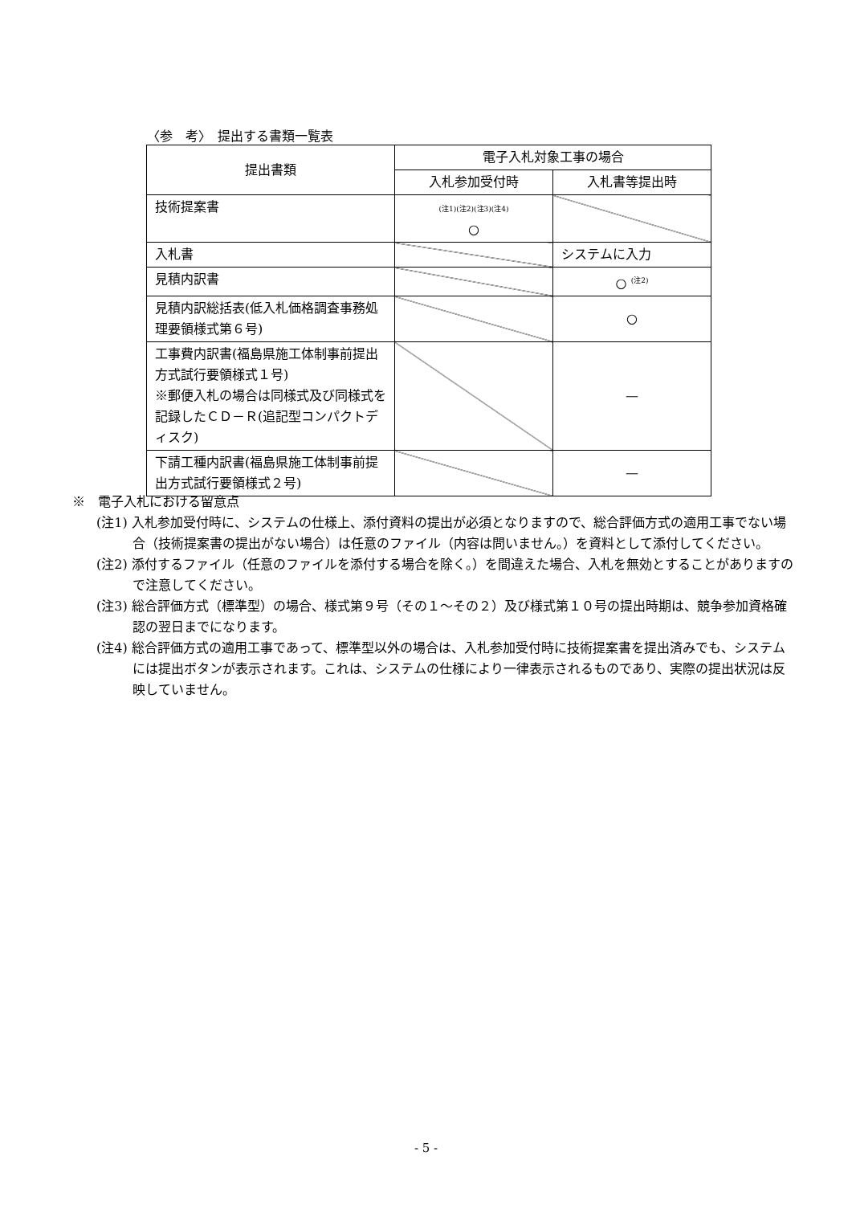〈参　考〉　提出する書類一覧表
| 提出書類 | 電子入札対象工事の場合 | |
| --- | --- | --- |
| | 入札参加受付時 | 入札書等提出時 |
| 技術提案書 | (注1)(注2)(注3)(注4) ○ | |
| 入札書 | | システムに入力 |
| 見積内訳書 | | ○ <sup>(注2)</sup> |
| 見積内訳総括表(低入札価格調査事務処理要領様式第６号) | | ○ |
| 工事費内訳書(福島県施工体制事前提出方式試行要領様式１号) ※郵便入札の場合は同様式及び同様式を記録したＣＤ－Ｒ(追記型コンパクトディスク) | | — |
| 下請工種内訳書(福島県施工体制事前提出方式試行要領様式２号) | | — |
※　電子入札における留意点
(注1) 入札参加受付時に、システムの仕様上、添付資料の提出が必須となりますので、総合評価方式の適用工事でない場合（技術提案書の提出がない場合）は任意のファイル（内容は問いません。）を資料として添付してください。
(注2) 添付するファイル（任意のファイルを添付する場合を除く。）を間違えた場合、入札を無効とすることがありますので注意してください。
(注3) 総合評価方式（標準型）の場合、様式第９号（その１～その２）及び様式第１０号の提出時期は、競争参加資格確認の翌日までになります。
(注4) 総合評価方式の適用工事であって、標準型以外の場合は、入札参加受付時に技術提案書を提出済みでも、システムには提出ボタンが表示されます。これは、システムの仕様により一律表示されるものであり、実際の提出状況は反映していません。
- 5 -